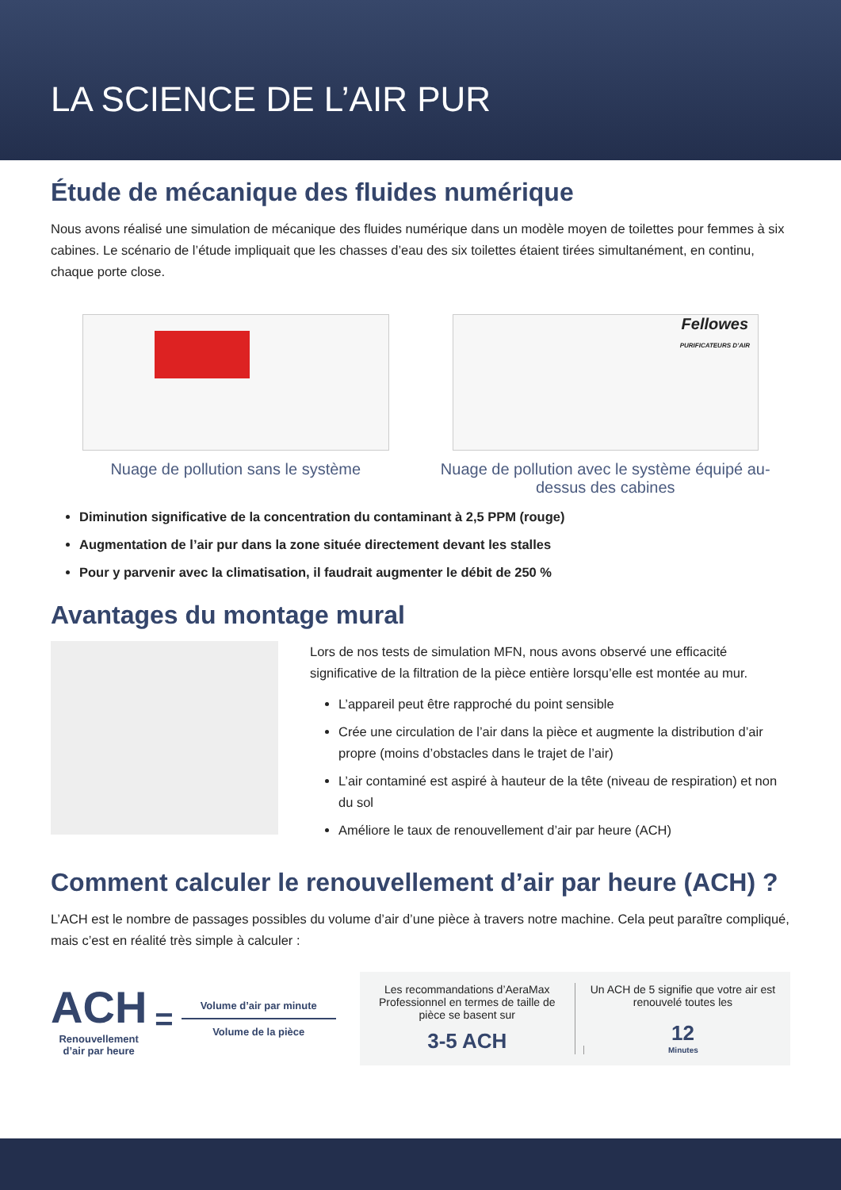LA SCIENCE DE L’AIR PUR
Étude de mécanique des fluides numérique
Nous avons réalisé une simulation de mécanique des fluides numérique dans un modèle moyen de toilettes pour femmes à six cabines. Le scénario de l’étude impliquait que les chasses d’eau des six toilettes étaient tirées simultanément, en continu, chaque porte close.
Nuage de pollution sans le système
Fellowes
PURIFICATEURS D’AIR
Nuage de pollution avec le système équipé au-dessus des cabines
Diminution significative de la concentration du contaminant à 2,5 PPM (rouge)
Augmentation de l’air pur dans la zone située directement devant les stalles
Pour y parvenir avec la climatisation, il faudrait augmenter le débit de 250 %
Avantages du montage mural
Lors de nos tests de simulation MFN, nous avons observé une efficacité significative de la filtration de la pièce entière lorsqu’elle est montée au mur.
L’appareil peut être rapproché du point sensible
Crée une circulation de l’air dans la pièce et augmente la distribution d’air propre (moins d’obstacles dans le trajet de l’air)
L’air contaminé est aspiré à hauteur de la tête (niveau de respiration) et non du sol
Améliore le taux de renouvellement d’air par heure (ACH)
Comment calculer le renouvellement d’air par heure (ACH) ?
L’ACH est le nombre de passages possibles du volume d’air d’une pièce à travers notre machine. Cela peut paraître compliqué, mais c’est en réalité très simple à calculer :
ACH
Renouvellement
d’air par heure
=
Volume d’air par minute
Volume de la pièce
Les recommandations d’AeraMax Professionnel en termes de taille de pièce se basent sur
3-5 ACH
Un ACH de 5 signifie que votre air est renouvelé toutes les
12
Minutes